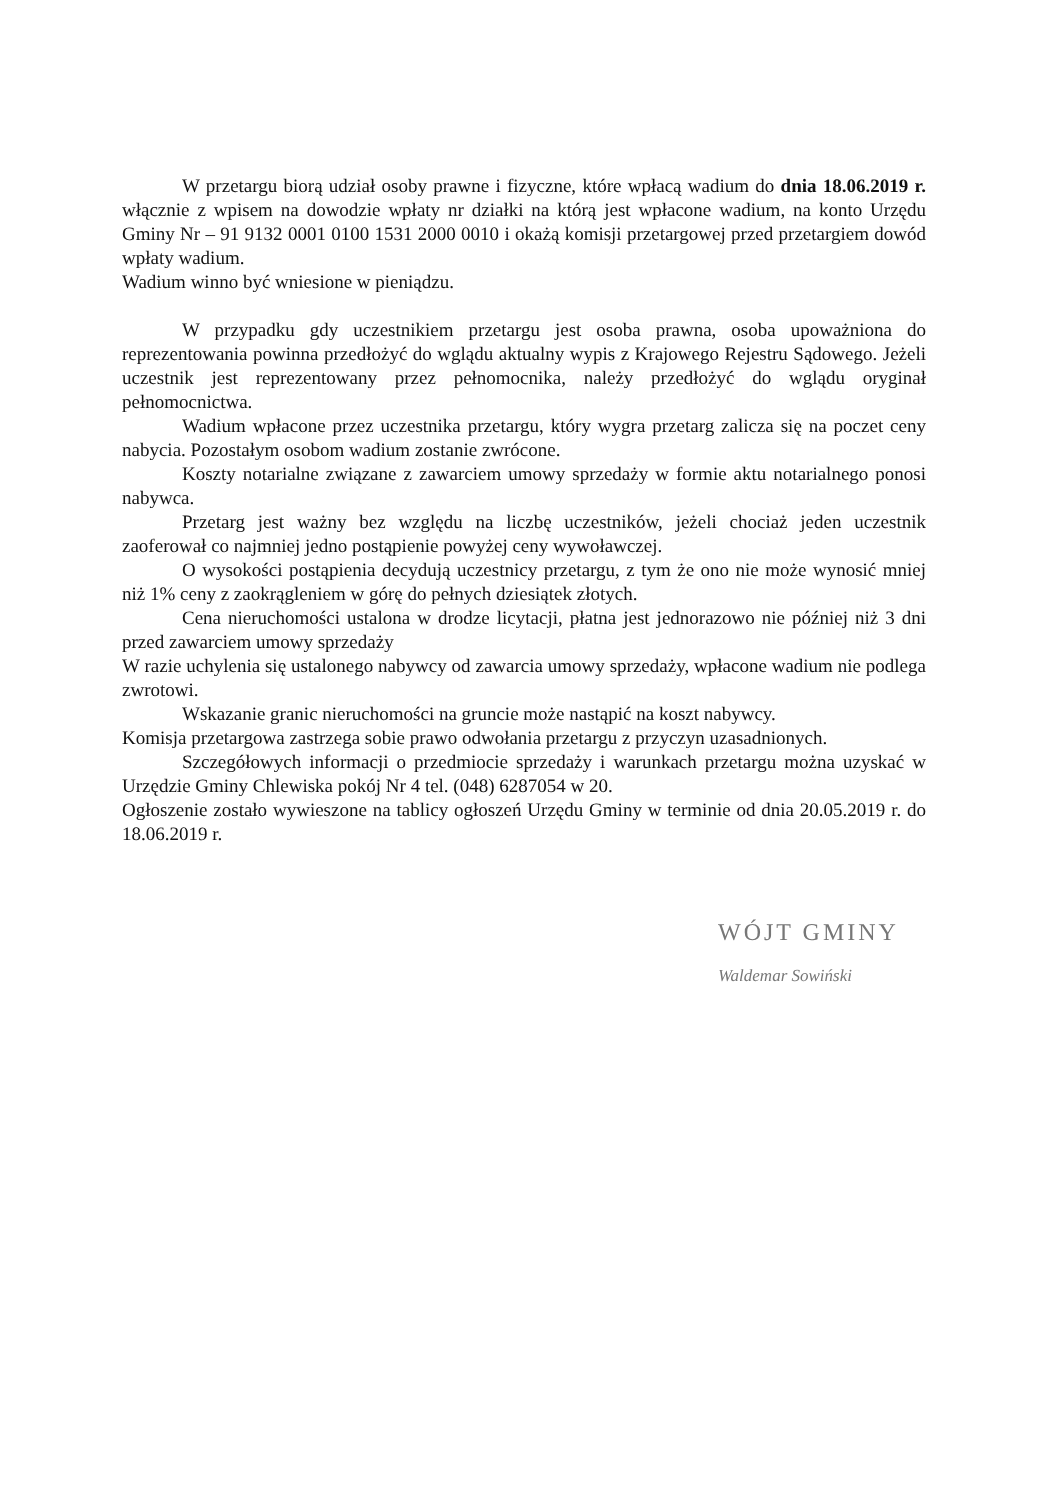W przetargu biorą udział osoby prawne i fizyczne, które wpłacą wadium do dnia 18.06.2019 r. włącznie z wpisem na dowodzie wpłaty nr działki na którą jest wpłacone wadium, na konto Urzędu Gminy Nr – 91 9132 0001 0100 1531 2000 0010 i okażą komisji przetargowej przed przetargiem dowód wpłaty wadium.
Wadium winno być wniesione w pieniądzu.
W przypadku gdy uczestnikiem przetargu jest osoba prawna, osoba upoważniona do reprezentowania powinna przedłożyć do wglądu aktualny wypis z Krajowego Rejestru Sądowego. Jeżeli uczestnik jest reprezentowany przez pełnomocnika, należy przedłożyć do wglądu oryginał pełnomocnictwa.
Wadium wpłacone przez uczestnika przetargu, który wygra przetarg zalicza się na poczet ceny nabycia. Pozostałym osobom wadium zostanie zwrócone.
Koszty notarialne związane z zawarciem umowy sprzedaży w formie aktu notarialnego ponosi nabywca.
Przetarg jest ważny bez względu na liczbę uczestników, jeżeli chociaż jeden uczestnik zaoferował co najmniej jedno postąpienie powyżej ceny wywoławczej.
O wysokości postąpienia decydują uczestnicy przetargu, z tym że ono nie może wynosić mniej niż 1% ceny z zaokrągleniem w górę do pełnych dziesiątek złotych.
Cena nieruchomości ustalona w drodze licytacji, płatna jest jednorazowo nie później niż 3 dni przed zawarciem umowy sprzedaży
W razie uchylenia się ustalonego nabywcy od zawarcia umowy sprzedaży, wpłacone wadium nie podlega zwrotowi.
Wskazanie granic nieruchomości na gruncie może nastąpić na koszt nabywcy.
Komisja przetargowa zastrzega sobie prawo odwołania przetargu z przyczyn uzasadnionych.
Szczegółowych informacji o przedmiocie sprzedaży i warunkach przetargu można uzyskać w Urzędzie Gminy Chlewiska pokój Nr 4 tel. (048) 6287054 w 20.
Ogłoszenie zostało wywieszone na tablicy ogłoszeń Urzędu Gminy w terminie od dnia 20.05.2019 r. do 18.06.2019 r.
WÓJT GMINY
Waldemar Sowiński